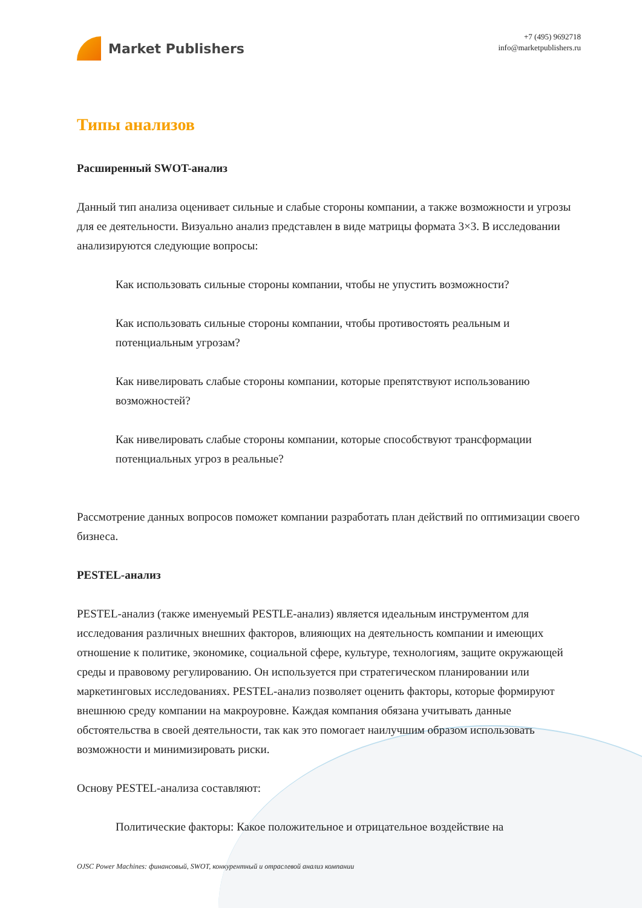Market Publishers
+7 (495) 9692718
info@marketpublishers.ru
Типы анализов
Расширенный SWOT-анализ
Данный тип анализа оценивает сильные и слабые стороны компании, а также возможности и угрозы для ее деятельности. Визуально анализ представлен в виде матрицы формата 3×3. В исследовании анализируются следующие вопросы:
Как использовать сильные стороны компании, чтобы не упустить возможности?
Как использовать сильные стороны компании, чтобы противостоять реальным и потенциальным угрозам?
Как нивелировать слабые стороны компании, которые препятствуют использованию возможностей?
Как нивелировать слабые стороны компании, которые способствуют трансформации потенциальных угроз в реальные?
Рассмотрение данных вопросов поможет компании разработать план действий по оптимизации своего бизнеса.
PESTEL-анализ
PESTEL-анализ (также именуемый PESTLE-анализ) является идеальным инструментом для исследования различных внешних факторов, влияющих на деятельность компании и имеющих отношение к политике, экономике, социальной сфере, культуре, технологиям, защите окружающей среды и правовому регулированию. Он используется при стратегическом планировании или маркетинговых исследованиях. PESTEL-анализ позволяет оценить факторы, которые формируют внешнюю среду компании на макроуровне. Каждая компания обязана учитывать данные обстоятельства в своей деятельности, так как это помогает наилучшим образом использовать возможности и минимизировать риски.
Основу PESTEL-анализа составляют:
Политические факторы: Какое положительное и отрицательное воздействие на
OJSC Power Machines: финансовый, SWOT, конкурентный и отраслевой анализ компании